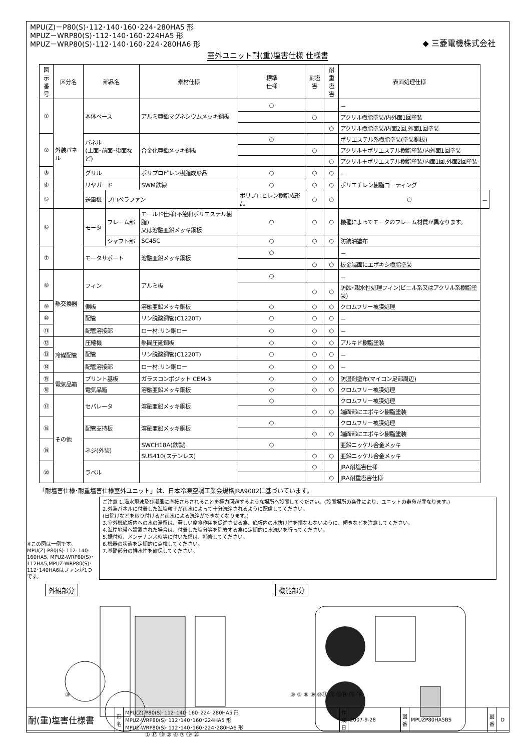MPU(Z)－P80(S)･112･140･160･224･280HA5 形
MPUZ－WRP80(S)･112･140･160･224HA5 形
MPUZ－WRP80(S)･112･140･160･224･280HA6 形
◆ 三菱電機株式会社
室外ユニット耐(重)塩害仕様 仕様書
| 図示 番号 | 区分名 | 部品名 | | 素材仕様 | 標準 仕様 | 耐塩害 | 耐重 塩害 | 表面処理仕様 | |
| --- | --- | --- | --- | --- | --- | --- | --- | --- | --- |
| ① | 外装パネル | 本体ベース | | アルミ亜鉛マグネシウムメッキ鋼板 | ○ | | | － | |
| | | | | | | ○ | | アクリル樹脂塗装/内外面1回塗装 | |
| | | | | | | | ○ | アクリル樹脂塗装/内面2回,外面1回塗装 | |
| ② | | パネル (上面･前面･後面など) | | 合金化亜鉛メッキ鋼板 | ○ | | | ポリエステル系樹脂塗装(塗装鋼板) | |
| | | | | | | ○ | | アクリル＋ポリエステル樹脂塗装/内外面1回塗装 | |
| | | | | | | | ○ | アクリル＋ポリエステル樹脂塗装/内面1回,外面2回塗装 | |
| ③ | | グリル | | ポリプロピレン樹脂成形品 | ○ | ○ | ○ | － | |
| ④ | | リヤガード | | SWM鉄線 | ○ | ○ | ○ | ポリエチレン樹脂コーティング | |
| ⑤ | | 送風機 | プロペラファン | | ポリプロピレン樹脂成形品 | ○ | ○ | ○ | － |
| ⑥ | | モータ | フレーム部 | モールド仕様(不飽和ポリエステル樹脂) 又は溶融亜鉛メッキ鋼板 | ○ | ○ | ○ | 機種によってモータのフレーム材質が異なります。 | |
| | | | シャフト部 | SC45C | ○ | ○ | ○ | 防錆油塗布 | |
| ⑦ | | モータサポート | | 溶融亜鉛メッキ鋼板 | ○ | | | － | |
| | | | | | | ○ | ○ | 板金端面にエポキシ樹脂塗装 | |
| ⑧ | 熱交換器 | フィン | | アルミ板 | ○ | | | － | |
| | | | | | | ○ | ○ | 防蝕･親水性処理フィン(ビニル系又はアクリル系樹脂塗装) | |
| ⑨ | | 側板 | | 溶融亜鉛メッキ鋼板 | ○ | ○ | ○ | クロムフリー被膜処理 | |
| ⑩ | | 配管 | | リン脱酸銅管(C1220T) | ○ | ○ | ○ | － | |
| ⑪ | | 配管溶接部 | | ロー材:リン銅ロー | ○ | ○ | ○ | － | |
| ⑫ | 冷媒配管 | 圧縮機 | | 熱間圧延鋼板 | ○ | ○ | ○ | アルキド樹脂塗装 | |
| ⑬ | | 配管 | | リン脱酸銅管(C1220T) | ○ | ○ | ○ | － | |
| ⑭ | | 配管溶接部 | | ロー材:リン銅ロー | ○ | ○ | ○ | － | |
| ⑮ | 電気品箱 | プリント基板 | | ガラスコンポジット CEM-3 | ○ | ○ | ○ | 防湿剤塗布(マイコン足部周辺) | |
| ⑯ | | 電気品箱 | | 溶融亜鉛メッキ鋼板 | ○ | ○ | ○ | クロムフリー被膜処理 | |
| ⑰ | その他 | セパレータ | | 溶融亜鉛メッキ鋼板 | ○ | | | クロムフリー被膜処理 | |
| | | | | | | ○ | ○ | 端面部にエポキシ樹脂塗装 | |
| ⑱ | | 配管支持板 | | 溶融亜鉛メッキ鋼板 | ○ | | | クロムフリー被膜処理 | |
| | | | | | | ○ | ○ | 端面部にエポキシ樹脂塗装 | |
| ⑲ | | ネジ(外装) | | SWCH18A(鉄製) | ○ | | | 亜鉛ニッケル合金メッキ | |
| | | | | SUS410(ステンレス) | | ○ | ○ | 亜鉛ニッケル合金メッキ | |
| ⑳ | | ラベル | | | | ○ | | JRA耐塩害仕様 | |
| | | | | | | | ○ | JRA耐重塩害仕様 | |
「耐塩害仕様･耐重塩害仕様室外ユニット」は、日本冷凍空調工業会規格JRA9002に基づいています。
※この図は一例です。
MPU(Z)-P80(S)･112･140･160HA5, MPUZ-WRP80(S)･112HA5,MPUZ-WRP80(S)･112･140HA6はファンが1つです。
ご注意 1.海水飛沫及び潮風に直接さらされることを極力回避するような場所へ設置してください。(設置場所の条件により、ユニットの寿命が異なります。)
2.外装パネルに付着した海塩粒子が雨水によって十分洗浄されるように配慮してください。
(日除けなどを取り付けると雨水による洗浄ができなくなります。)
3.室外機底板内への水の滞留は、著しい腐食作用を促進させる為、底板内の水抜け性を損なわないように、傾きなどを注意してください。
4.海岸地帯へ設置された場合は、付着した塩分等を除去する為に定期的に水洗いを行ってください。
5.据付時、メンテナンス時等に付いた傷は、補修してください。
6.機器の状態を定期的に点検してください。
7.基礎部分の排水性を確保してください。
外観部分
③
① ⑰ ⑱ ② ④ ⑦ ⑲ ⑳
機能部分
⑥ ⑤ ⑧ ⑨ ⑩⑪ ⑫ ⑬⑭ ⑮ ⑯
| 耐(重)塩害仕様書 | 形 名 | MPU(Z)-P80(S)･112･140･160･224･280HA5 形 MPUZ-WRP80(S)･112･140･160･224HA5 形 MPUZ-WRP80(S)･112･140･160･224･280HA6 形 | 作成日 | 2007-9-28 | 図番 | MPUZP80HA5BS | 副番 | D |